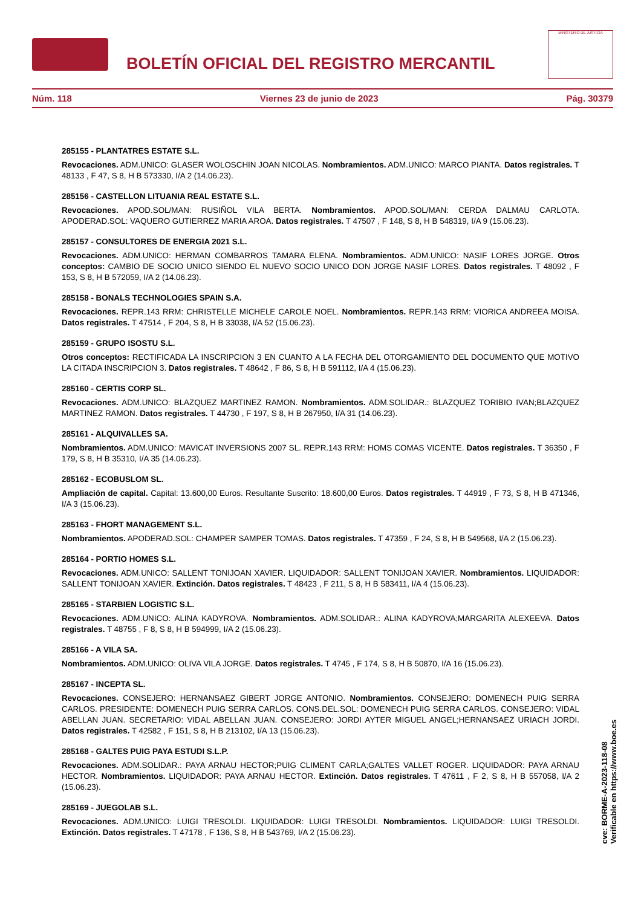BOLETÍN OFICIAL DEL REGISTRO MERCANTIL
MINISTERIO DE JUSTICIA
Núm. 118 Viernes 23 de junio de 2023 Pág. 30379
285155 - PLANTATRES ESTATE S.L.
Revocaciones. ADM.UNICO: GLASER WOLOSCHIN JOAN NICOLAS. Nombramientos. ADM.UNICO: MARCO PIANTA. Datos registrales. T 48133 , F 47, S 8, H B 573330, I/A 2 (14.06.23).
285156 - CASTELLON LITUANIA REAL ESTATE S.L.
Revocaciones. APOD.SOL/MAN: RUSIÑOL VILA BERTA. Nombramientos. APOD.SOL/MAN: CERDA DALMAU CARLOTA. APODERAD.SOL: VAQUERO GUTIERREZ MARIA AROA. Datos registrales. T 47507 , F 148, S 8, H B 548319, I/A 9 (15.06.23).
285157 - CONSULTORES DE ENERGIA 2021 S.L.
Revocaciones. ADM.UNICO: HERMAN COMBARROS TAMARA ELENA. Nombramientos. ADM.UNICO: NASIF LORES JORGE. Otros conceptos: CAMBIO DE SOCIO UNICO SIENDO EL NUEVO SOCIO UNICO DON JORGE NASIF LORES. Datos registrales. T 48092 , F 153, S 8, H B 572059, I/A 2 (14.06.23).
285158 - BONALS TECHNOLOGIES SPAIN S.A.
Revocaciones. REPR.143 RRM: CHRISTELLE MICHELE CAROLE NOEL. Nombramientos. REPR.143 RRM: VIORICA ANDREEA MOISA. Datos registrales. T 47514 , F 204, S 8, H B 33038, I/A 52 (15.06.23).
285159 - GRUPO ISOSTU S.L.
Otros conceptos: RECTIFICADA LA INSCRIPCION 3 EN CUANTO A LA FECHA DEL OTORGAMIENTO DEL DOCUMENTO QUE MOTIVO LA CITADA INSCRIPCION 3. Datos registrales. T 48642 , F 86, S 8, H B 591112, I/A 4 (15.06.23).
285160 - CERTIS CORP SL.
Revocaciones. ADM.UNICO: BLAZQUEZ MARTINEZ RAMON. Nombramientos. ADM.SOLIDAR.: BLAZQUEZ TORIBIO IVAN;BLAZQUEZ MARTINEZ RAMON. Datos registrales. T 44730 , F 197, S 8, H B 267950, I/A 31 (14.06.23).
285161 - ALQUIVALLES SA.
Nombramientos. ADM.UNICO: MAVICAT INVERSIONS 2007 SL. REPR.143 RRM: HOMS COMAS VICENTE. Datos registrales. T 36350 , F 179, S 8, H B 35310, I/A 35 (14.06.23).
285162 - ECOBUSLOM SL.
Ampliación de capital. Capital: 13.600,00 Euros. Resultante Suscrito: 18.600,00 Euros. Datos registrales. T 44919 , F 73, S 8, H B 471346, I/A 3 (15.06.23).
285163 - FHORT MANAGEMENT S.L.
Nombramientos. APODERAD.SOL: CHAMPER SAMPER TOMAS. Datos registrales. T 47359 , F 24, S 8, H B 549568, I/A 2 (15.06.23).
285164 - PORTIO HOMES S.L.
Revocaciones. ADM.UNICO: SALLENT TONIJOAN XAVIER. LIQUIDADOR: SALLENT TONIJOAN XAVIER. Nombramientos. LIQUIDADOR: SALLENT TONIJOAN XAVIER. Extinción. Datos registrales. T 48423 , F 211, S 8, H B 583411, I/A 4 (15.06.23).
285165 - STARBIEN LOGISTIC S.L.
Revocaciones. ADM.UNICO: ALINA KADYROVA. Nombramientos. ADM.SOLIDAR.: ALINA KADYROVA;MARGARITA ALEXEEVA. Datos registrales. T 48755 , F 8, S 8, H B 594999, I/A 2 (15.06.23).
285166 - A VILA SA.
Nombramientos. ADM.UNICO: OLIVA VILA JORGE. Datos registrales. T 4745 , F 174, S 8, H B 50870, I/A 16 (15.06.23).
285167 - INCEPTA SL.
Revocaciones. CONSEJERO: HERNANSAEZ GIBERT JORGE ANTONIO. Nombramientos. CONSEJERO: DOMENECH PUIG SERRA CARLOS. PRESIDENTE: DOMENECH PUIG SERRA CARLOS. CONS.DEL.SOL: DOMENECH PUIG SERRA CARLOS. CONSEJERO: VIDAL ABELLAN JUAN. SECRETARIO: VIDAL ABELLAN JUAN. CONSEJERO: JORDI AYTER MIGUEL ANGEL;HERNANSAEZ URIACH JORDI. Datos registrales. T 42582 , F 151, S 8, H B 213102, I/A 13 (15.06.23).
285168 - GALTES PUIG PAYA ESTUDI S.L.P.
Revocaciones. ADM.SOLIDAR.: PAYA ARNAU HECTOR;PUIG CLIMENT CARLA;GALTES VALLET ROGER. LIQUIDADOR: PAYA ARNAU HECTOR. Nombramientos. LIQUIDADOR: PAYA ARNAU HECTOR. Extinción. Datos registrales. T 47611 , F 2, S 8, H B 557058, I/A 2 (15.06.23).
285169 - JUEGOLAB S.L.
Revocaciones. ADM.UNICO: LUIGI TRESOLDI. LIQUIDADOR: LUIGI TRESOLDI. Nombramientos. LIQUIDADOR: LUIGI TRESOLDI. Extinción. Datos registrales. T 47178 , F 136, S 8, H B 543769, I/A 2 (15.06.23).
cve: BORME-A-2023-118-08
Verificable en https://www.boe.es